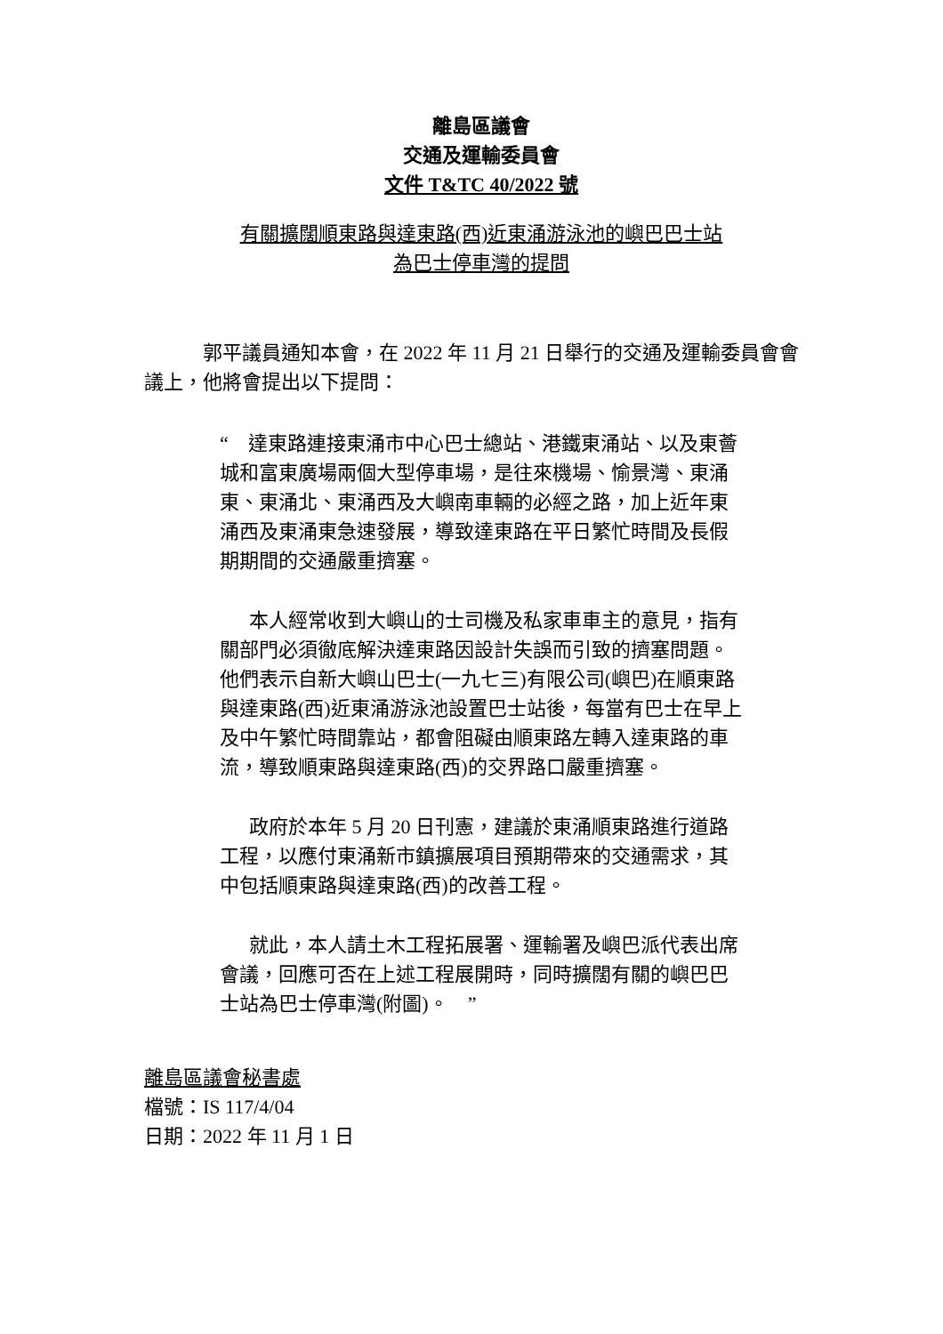離島區議會
交通及運輸委員會
文件 T&TC 40/2022 號
有關擴闊順東路與達東路(西)近東涌游泳池的嶼巴巴士站
為巴士停車灣的提問
郭平議員通知本會，在 2022 年 11 月 21 日舉行的交通及運輸委員會會議上，他將會提出以下提問：
“ 達東路連接東涌市中心巴士總站、港鐵東涌站、以及東薈城和富東廣場兩個大型停車場，是往來機場、愉景灣、東涌東、東涌北、東涌西及大嶼南車輛的必經之路，加上近年東涌西及東涌東急速發展，導致達東路在平日繁忙時間及長假期期間的交通嚴重擠塞。
本人經常收到大嶼山的士司機及私家車車主的意見，指有關部門必須徹底解決達東路因設計失誤而引致的擠塞問題。他們表示自新大嶼山巴士(一九七三)有限公司(嶼巴)在順東路與達東路(西)近東涌游泳池設置巴士站後，每當有巴士在早上及中午繁忙時間靠站，都會阻礙由順東路左轉入達東路的車流，導致順東路與達東路(西)的交界路口嚴重擠塞。
政府於本年 5 月 20 日刊憲，建議於東涌順東路進行道路工程，以應付東涌新市鎮擴展項目預期帶來的交通需求，其中包括順東路與達東路(西)的改善工程。
就此，本人請土木工程拓展署、運輸署及嶼巴派代表出席會議，回應可否在上述工程展開時，同時擴闊有關的嶼巴巴士站為巴士停車灣(附圖)。 ”
離島區議會秘書處
檔號：IS 117/4/04
日期：2022 年 11 月 1 日